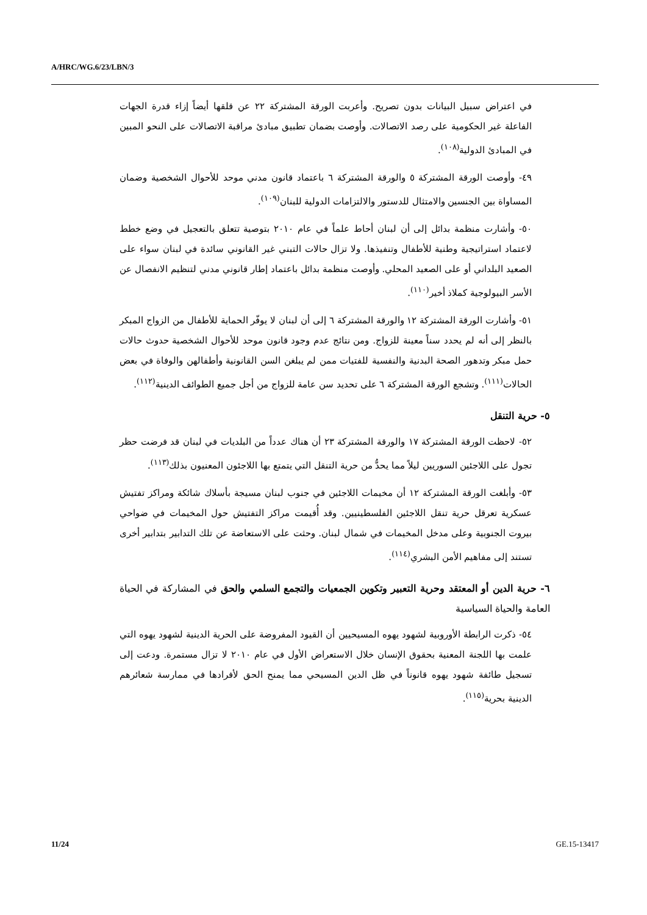A/HRC/WG.6/23/LBN/3
في اعتراض سبيل البيانات بدون تصريح. وأعربت الورقة المشتركة ٢٢ عن قلقها أيضاً إزاء قدرة الجهات الفاعلة غير الحكومية على رصد الاتصالات. وأوصت بضمان تطبيق مبادئ مراقبة الاتصالات على النحو المبين في المبادئ الدولية<sup>(١٠٨)</sup>.
٤٩- وأوصت الورقة المشتركة ٥ والورقة المشتركة ٦ باعتماد قانون مدني موحد للأحوال الشخصية وضمان المساواة بين الجنسين والامتثال للدستور والالتزامات الدولية للبنان<sup>(١٠٩)</sup>.
٥٠- وأشارت منظمة بدائل إلى أن لبنان أحاط علماً في عام ٢٠١٠ بتوصية تتعلق بالتعجيل في وضع خطط لاعتماد استراتيجية وطنية للأطفال وتنفيذها. ولا تزال حالات التبني غير القانوني سائدة في لبنان سواء على الصعيد البلداني أو على الصعيد المحلي. وأوصت منظمة بدائل باعتماد إطار قانوني مدني لتنظيم الانفصال عن الأسر البيولوجية كملاذ أخير<sup>(١١٠)</sup>.
٥١- وأشارت الورقة المشتركة ١٢ والورقة المشتركة ٦ إلى أن لبنان لا يوفّر الحماية للأطفال من الزواج المبكر بالنظر إلى أنه لم يحدد سناً معينة للزواج. ومن نتائج عدم وجود قانون موحد للأحوال الشخصية حدوث حالات حمل مبكر وتدهور الصحة البدنية والنفسية للفتيات ممن لم يبلغن السن القانونية وأطفالهن والوفاة في بعض الحالات<sup>(١١١)</sup>. وتشجع الورقة المشتركة ٦ على تحديد سن عامة للزواج من أجل جميع الطوائف الدينية<sup>(١١٢)</sup>.
٥- حرية التنقل
٥٢- لاحظت الورقة المشتركة ١٧ والورقة المشتركة ٢٣ أن هناك عدداً من البلديات في لبنان قد فرضت حظر تجول على اللاجئين السوريين ليلاً مما يحدُّ من حرية التنقل التي يتمتع بها اللاجئون المعنيون بذلك<sup>(١١٣)</sup>.
٥٣- وأبلغت الورقة المشتركة ١٢ أن مخيمات اللاجئين في جنوب لبنان مسيجة بأسلاك شائكة ومراكز تفتيش عسكرية تعرقل حرية تنقل اللاجئين الفلسطينيين. وقد أُقيمت مراكز التفتيش حول المخيمات في ضواحي بيروت الجنوبية وعلى مدخل المخيمات في شمال لبنان. وحثت على الاستعاضة عن تلك التدابير بتدابير أخرى تستند إلى مفاهيم الأمن البشري<sup>(١١٤)</sup>.
٦- حرية الدين أو المعتقد وحرية التعبير وتكوين الجمعيات والتجمع السلمي والحق في المشاركة في الحياة العامة والحياة السياسية
٥٤- ذكرت الرابطة الأوروبية لشهود يهوه المسيحيين أن القيود المفروضة على الحرية الدينية لشهود يهوه التي علمت بها اللجنة المعنية بحقوق الإنسان خلال الاستعراض الأول في عام ٢٠١٠ لا تزال مستمرة. ودعت إلى تسجيل طائفة شهود يهوه قانوناً في ظل الدين المسيحي مما يمنح الحق لأفرادها في ممارسة شعائرهم الدينية بحرية<sup>(١١٥)</sup>.
11/24 GE.15-13417